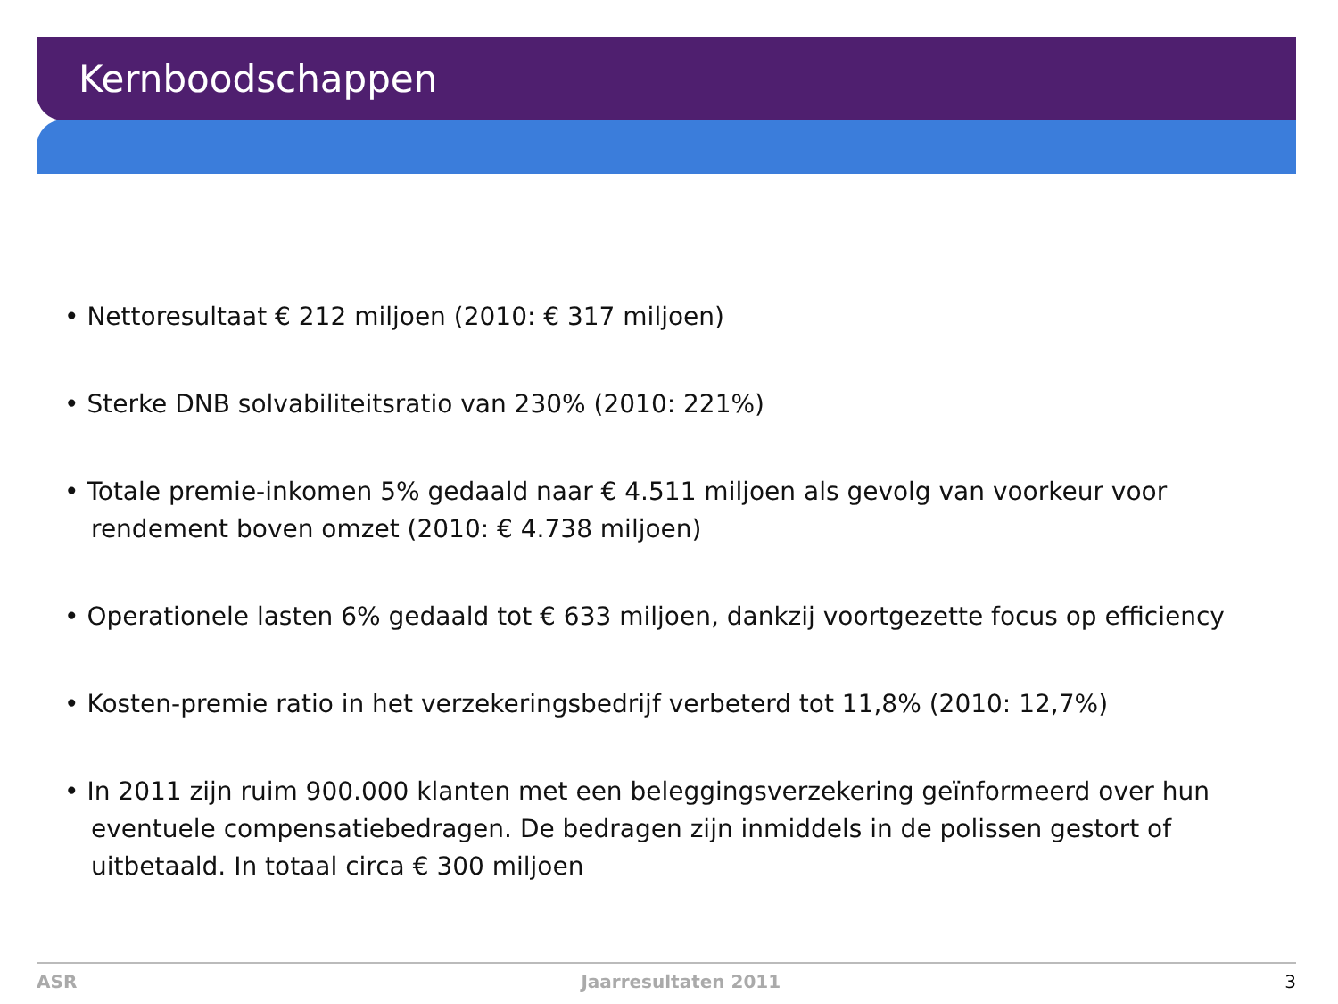Kernboodschappen
• Nettoresultaat € 212 miljoen (2010: € 317 miljoen)
• Sterke DNB solvabiliteitsratio van 230% (2010: 221%)
• Totale premie-inkomen 5% gedaald naar € 4.511 miljoen als gevolg van voorkeur voor rendement boven omzet (2010: € 4.738 miljoen)
• Operationele lasten 6% gedaald tot € 633 miljoen, dankzij voortgezette focus op efficiency
• Kosten-premie ratio in het verzekeringsbedrijf verbeterd tot 11,8% (2010: 12,7%)
• In 2011 zijn ruim 900.000 klanten met een beleggingsverzekering geïnformeerd over hun eventuele compensatiebedragen. De bedragen zijn inmiddels in de polissen gestort of uitbetaald. In totaal circa € 300 miljoen
ASR Jaarresultaten 2011 3